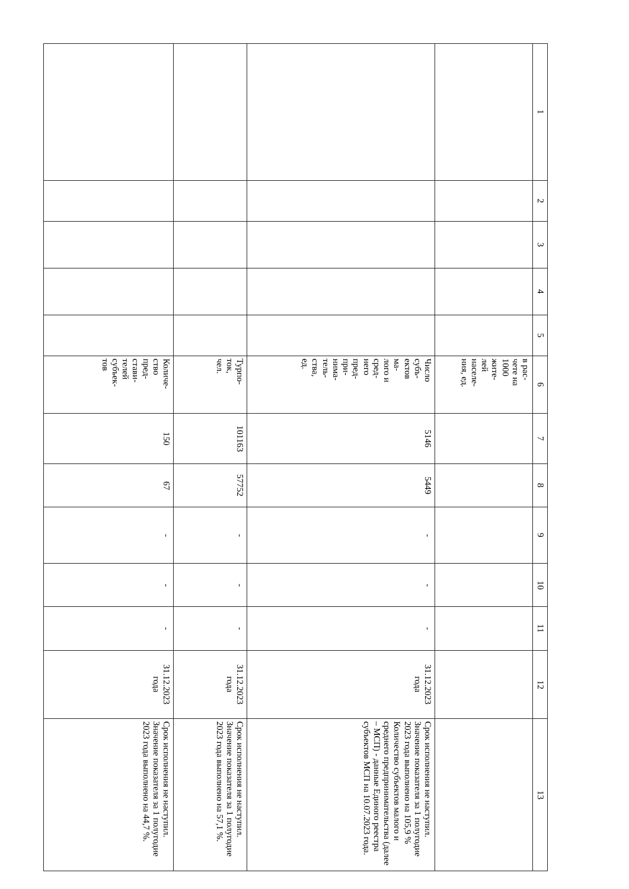| 1 | 2 | 3 | 4 | 5 | 6 | 7 | 8 | 9 | 10 | 11 | 12 | 13 |
| --- | --- | --- | --- | --- | --- | --- | --- | --- | --- | --- | --- | --- |
| | | | | | в рас- чете на 1000 жите- лей населе- ния, ед. | | | | | | | |
| | | | | | Число субъ- ектов ма- лого и сред- него пред- при- нима- тель- ства, ед. | 5146 | 5449 | - | - | - | 31.12.2023 года | Срок исполнения не наступил. Значение показателя за 1 полугодие 2023 года выполнено на 105,9 % Количество субъектов малого и среднего предпринимательства (далее – МСП) - данные Единого реестра субъектов МСП на 10.07.2023 года. |
| | | | | | Турпо- ток, чел. | 101163 | 57752 | - | - | - | 31.12.2023 года | Срок исполнения не наступил. Значение показателя за 1 полугодие 2023 года выполнено на 57,1 %. |
| | | | | | Количе- ство пред- стави- телей субъек- тов | 150 | 67 | - | - | - | 31.12.2023 года | Срок исполнения не наступил. Значение показателя за 1 полугодие 2023 года выполнено на 44,7 %. |